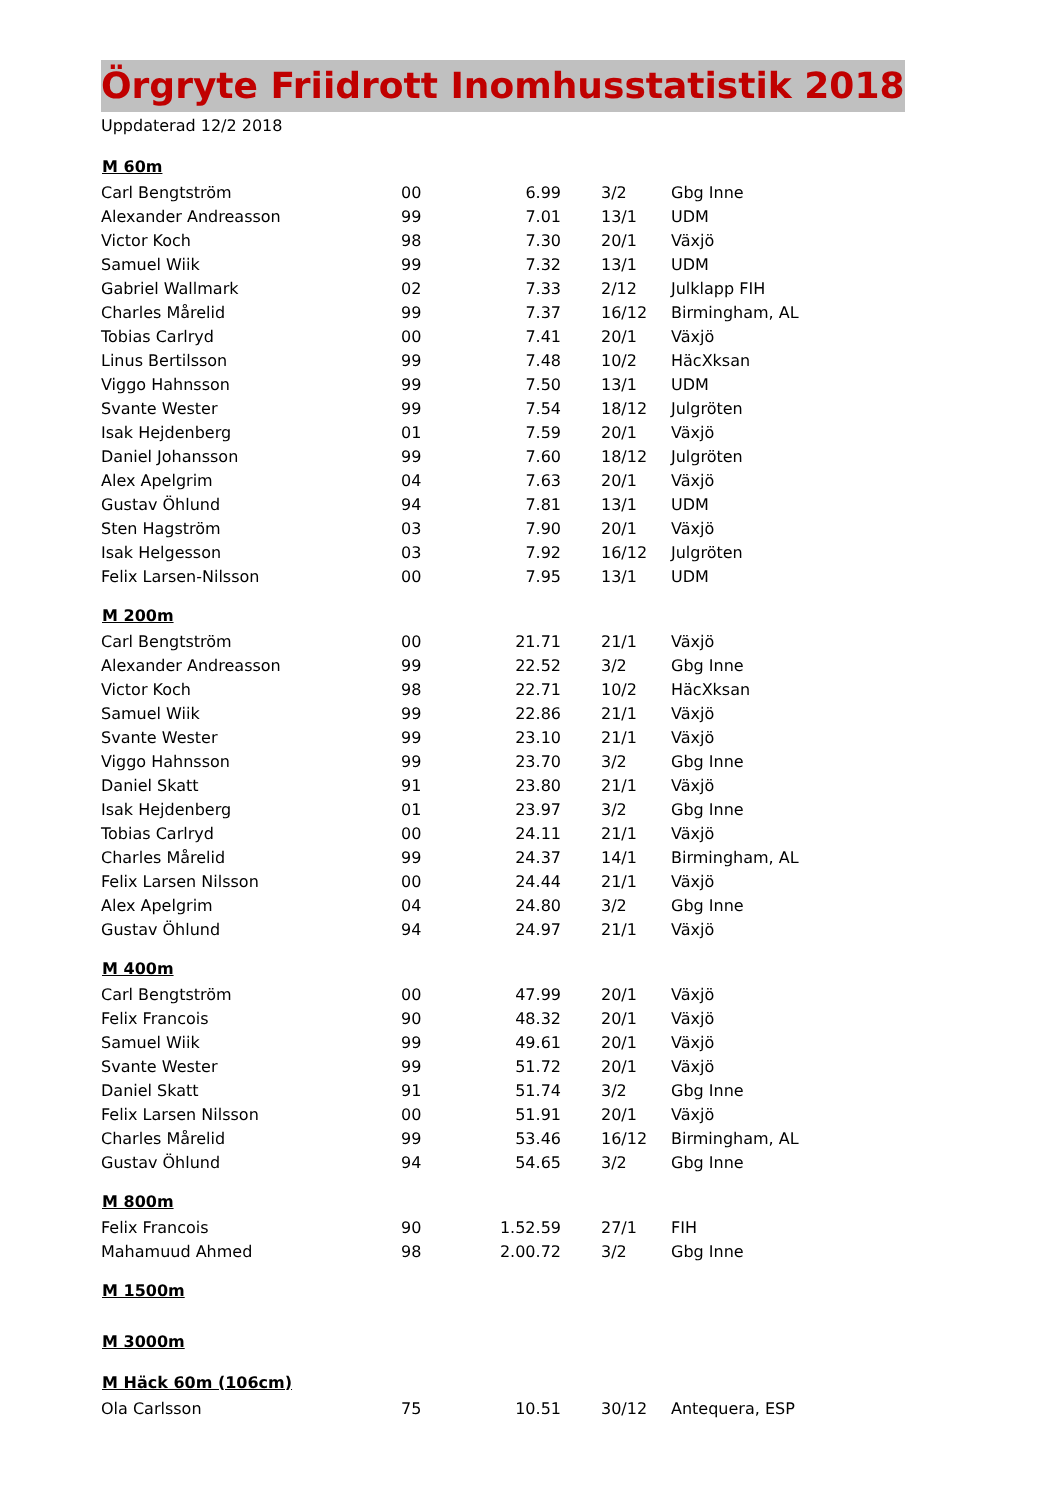Örgryte Friidrott Inomhusstatistik 2018
Uppdaterad 12/2 2018
| M 60m | | | | | |
| --- | --- | --- | --- | --- | --- |
| Carl Bengtström | 00 | 6.99 | | 3/2 | Gbg Inne |
| Alexander Andreasson | 99 | 7.01 | | 13/1 | UDM |
| Victor Koch | 98 | 7.30 | | 20/1 | Växjö |
| Samuel Wiik | 99 | 7.32 | | 13/1 | UDM |
| Gabriel Wallmark | 02 | 7.33 | | 2/12 | Julklapp FIH |
| Charles Mårelid | 99 | 7.37 | | 16/12 | Birmingham, AL |
| Tobias Carlryd | 00 | 7.41 | | 20/1 | Växjö |
| Linus Bertilsson | 99 | 7.48 | | 10/2 | HäcXksan |
| Viggo Hahnsson | 99 | 7.50 | | 13/1 | UDM |
| Svante Wester | 99 | 7.54 | | 18/12 | Julgröten |
| Isak Hejdenberg | 01 | 7.59 | | 20/1 | Växjö |
| Daniel Johansson | 99 | 7.60 | | 18/12 | Julgröten |
| Alex Apelgrim | 04 | 7.63 | | 20/1 | Växjö |
| Gustav Öhlund | 94 | 7.81 | | 13/1 | UDM |
| Sten Hagström | 03 | 7.90 | | 20/1 | Växjö |
| Isak Helgesson | 03 | 7.92 | | 16/12 | Julgröten |
| Felix Larsen-Nilsson | 00 | 7.95 | | 13/1 | UDM |
| M 200m | | | | | |
| Carl Bengtström | 00 | 21.71 | | 21/1 | Växjö |
| Alexander Andreasson | 99 | 22.52 | | 3/2 | Gbg Inne |
| Victor Koch | 98 | 22.71 | | 10/2 | HäcXksan |
| Samuel Wiik | 99 | 22.86 | | 21/1 | Växjö |
| Svante Wester | 99 | 23.10 | | 21/1 | Växjö |
| Viggo Hahnsson | 99 | 23.70 | | 3/2 | Gbg Inne |
| Daniel Skatt | 91 | 23.80 | | 21/1 | Växjö |
| Isak Hejdenberg | 01 | 23.97 | | 3/2 | Gbg Inne |
| Tobias Carlryd | 00 | 24.11 | | 21/1 | Växjö |
| Charles Mårelid | 99 | 24.37 | | 14/1 | Birmingham, AL |
| Felix Larsen Nilsson | 00 | 24.44 | | 21/1 | Växjö |
| Alex Apelgrim | 04 | 24.80 | | 3/2 | Gbg Inne |
| Gustav Öhlund | 94 | 24.97 | | 21/1 | Växjö |
| M 400m | | | | | |
| Carl Bengtström | 00 | 47.99 | | 20/1 | Växjö |
| Felix Francois | 90 | 48.32 | | 20/1 | Växjö |
| Samuel Wiik | 99 | 49.61 | | 20/1 | Växjö |
| Svante Wester | 99 | 51.72 | | 20/1 | Växjö |
| Daniel Skatt | 91 | 51.74 | | 3/2 | Gbg Inne |
| Felix Larsen Nilsson | 00 | 51.91 | | 20/1 | Växjö |
| Charles Mårelid | 99 | 53.46 | | 16/12 | Birmingham, AL |
| Gustav Öhlund | 94 | 54.65 | | 3/2 | Gbg Inne |
| M 800m | | | | | |
| Felix Francois | 90 | 1.52.59 | | 27/1 | FIH |
| Mahamuud Ahmed | 98 | 2.00.72 | | 3/2 | Gbg Inne |
| M 1500m | | | | | |
| M 3000m | | | | | |
| M Häck 60m (106cm) | | | | | |
| Ola Carlsson | 75 | 10.51 | | 30/12 | Antequera, ESP |